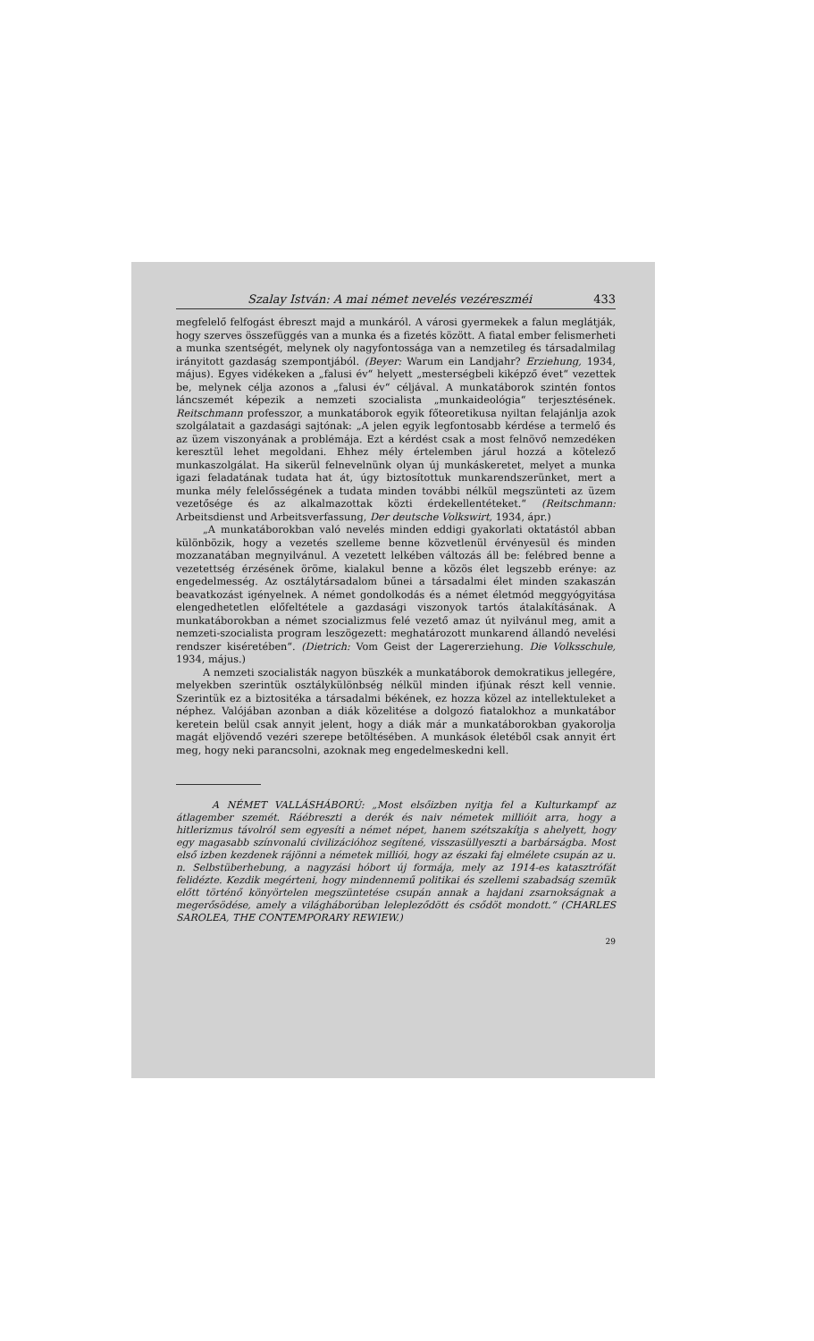Szalay István: A mai német nevelés vezéreszméi 433
megfelelő felfogást ébreszt majd a munkáról. A városi gyermekek a falun meglátják, hogy szerves összefüggés van a munka és a fizetés között. A fiatal ember felismerheti a munka szentségét, melynek oly nagyfontossága van a nemzetileg és társadalmilag irányitott gazdaság szempontjából. (Beyer: Warum ein Landjahr? Erziehung, 1934, május). Egyes vidékeken a „falusi év“ helyett „mesterségbeli kiképző évet“ vezettek be, melynek célja azonos a „falusi év“ céljával. A munkatáborok szintén fontos láncszemét képezik a nemzeti szocialista „munkaideológia“ terjesztésének. Reitschmann professzor, a munkatáborok egyik főteoretikusa nyiltan felajánlja azok szolgálatait a gazdasági sajtónak: „A jelen egyik legfontosabb kérdése a termelő és az üzem viszonyának a problémája. Ezt a kérdést csak a most felnövő nemzedéken keresztül lehet megoldani. Ehhez mély értelemben járul hozzá a kötelező munkaszolgálat. Ha sikerül felnevelnünk olyan új munkáskeretet, melyet a munka igazi feladatának tudata hat át, úgy biztosítottuk munkarendszerünket, mert a munka mély felelősségének a tudata minden további nélkül megszünteti az üzem vezetősége és az alkalmazottak közti érdekellentéteket.“ (Reitschmann: Arbeitsdienst und Arbeitsverfassung, Der deutsche Volkswirt, 1934, ápr.)
„A munkatáborokban való nevelés minden eddigi gyakorlati oktatástól abban különbözik, hogy a vezetés szelleme benne közvetlenül érvényesül és minden mozzanatában megnyilvánul. A vezetett lelkében változás áll be: felébred benne a vezetettség érzésének öröme, kialakul benne a közös élet legszebb erénye: az engedelmesség. Az osztálytársadalom bűnei a társadalmi élet minden szakaszán beavatkozást igényelnek. A német gondolkodás és a német életmód meggyógyitása elengedhetetlen előfeltétele a gazdasági viszonyok tartós átalakításának. A munkatáborokban a német szocializmus felé vezető amaz út nyilvánul meg, amit a nemzeti-szocialista program leszögezett: meghatározott munkarend állandó nevelési rendszer kiséretében“. (Dietrich: Vom Geist der Lagererziehung. Die Volksschule, 1934, május.)
A nemzeti szocialisták nagyon büszkék a munkatáborok demokratikus jellegére, melyekben szerintük osztálykülönbség nélkül minden ifjúnak részt kell vennie. Szerintük ez a biztositéka a társadalmi békének, ez hozza közel az intellektuleket a néphez. Valójában azonban a diák közelitése a dolgozó fiatalokhoz a munkatábor keretein belül csak annyit jelent, hogy a diák már a munkatáborokban gyakorolja magát eljövendő vezéri szerepe betöltésében. A munkások életéből csak annyit ért meg, hogy neki parancsolni, azoknak meg engedelmeskedni kell.
A NÉMET VALLÁSHÁBORÚ: „Most elsőizben nyitja fel a Kulturkampf az átlagember szemét. Ráébreszti a derék és naiv németek millióit arra, hogy a hitlerizmus távolról sem egyesíti a német népet, hanem szétszakítja s ahelyett, hogy egy magasabb színvonalú civilizációhoz segítené, visszasüllyeszti a barbárságba. Most első izben kezdenek rájönni a németek milliói, hogy az északi faj elmélete csupán az u. n. Selbstüberhebung, a nagyzási hóbort új formája, mely az 1914-es katasztrófát felidézte. Kezdik megérteni, hogy mindennemű politikai és szellemi szabadság szemük előtt történő könyörtelen megszüntetése csupán annak a hajdani zsarnokságnak a megerősödése, amely a világháborúban lelepleződött és csődöt mondott.“ (CHARLES SAROLEA, THE CONTEMPORARY REWIEW.)
29